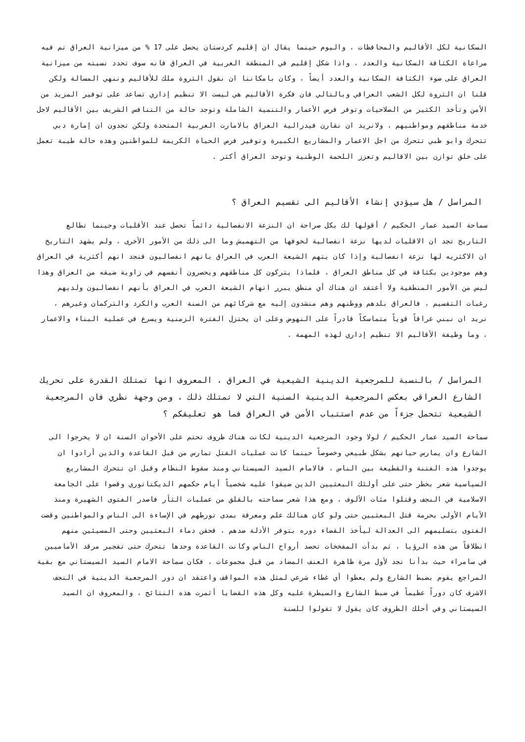السكانية لكل الأقاليم والمحافظات ، واليوم حينما يقال ان إقليم كردستان يحصل على 17 % من ميزانية العراق تم فيه مراعاة الكثافة السكانية والعدد ، واذا شكل إقليم في المنطقة الغربية في العراق فانه سوف تحدد نسبته من ميزانية العراق على ضوء الكثافة السكانية والعدد أيضاً ، وكان بامكاننا ان نقول الثروة ملك للأقاليم وننهي المسالة ولكن قلنا ان الثروة لكل الشعب العراقي وبالتالي فان فكرة الأقاليم هي ليست الا تنظيم إداري تساعد على توفير المزيد من الأمن وتأخذ الكثير من الصلاحيات وتوفر فرص الأعمار والتنمية الشاملة وتوجد حالة من التنافس الشريف بين الأقاليم لاجل خدمة مناطقهم ومواطنيهم ، ولانريد ان نقارن فيدرالية العراق بالامارت العربية المتحدة ولكن تجدون ان إمارة دبي تتحرك وابو ظبي تتحرك من اجل الاعمار والمشاريع الكبيرة وتوفير فرص الحياة الكريمة للمواطنين وهذه حالة طيبة تعمل على خلق توازن بين الاقاليم وتعزز اللحمة الوطنية وتوحد العراق أكثر .
المراسل / هل سيؤدي إنشاء الأقاليم الى تقسيم العراق ؟
سماحة السيد عمار الحكيم / أقولها لك بكل صراحة ان النزعة الانفصالية دائماً تحصل عند الأقليات وحينما تطالع التاريخ تجد ان الاقليات لديها نزعة انفصالية لخوفها من التهميش وما الى ذلك من الأمور الأخرى ، ولم يشهد التاريخ ان الاكثريه لها نزعة انفصالية وإذا كان يتهم الشيعة العرب في العراق بانهم انفصاليون فنجد انهم أكثرية في العراق وهم موجودين بكثافة في كل مناطق العراق ، فلماذا يتركون كل مناطقهم ويحصرون أنفسهم في زاوية ضيقه من العراق وهذا ليس من الأمور المنطقية ولا أعتقد ان هناك أي منطق يبرر اتهام الشيعة العرب في العراق بأنهم انفصاليون ولديهم رغبات التقسيم ، فالعراق بلدهم ووطنهم وهم منشدون إليه مع شركائهم من السنة العرب والكرد والتركمان وغيرهم ، نريد ان نبني عراقاً قوياً متماسكاً قادراً على النهوض وعلى ان يختزل الفترة الزمنية ويسرع في عملية البناء والاعمار ، وما وظيفة الأقاليم الا تنظيم إداري لهذه المهمة .
المراسل / بالنسبة للمرجعية الدينية الشيعية في العراق ، المعروف انها تمتلك القدرة على تحريك الشارع العراقي بعكس المرجعية الدينية السنية التي لا تمتلك ذلك ، ومن وجهة نظري فان المرجعية الشيعية تتحمل جزءاً من عدم استتباب الأمن في العراق فما هو تعليقكم ؟
سماحة السيد عمار الحكيم / لولا وجود المرجعية الدينية لكانت هناك ظروف تحتم على الأخوان السنة ان لا يخرجوا الى الشارع وان يمارس حياتهم بشكل طبيعي وخصوصاً حينما كانت عمليات القتل تمارس من قبل القاعدة والذين أرادوا ان يوجدوا هذه الفتنة والقطيعة بين الناس ، فالامام السيد السيستاني ومنذ سقوط النظام وقبل ان تتحرك المشاريع السياسية شعر بخطر حتى على أولئك البعثيين الذين ضيقوا عليه شخصياً أيام حكمهم الديكتاتوري وقضوا على الجامعة الاسلامية في النجف وقتلوا مئات الألوف ، ومع هذا شعر سماحته بالقلق من عمليات الثأر فاصدر الفتوى الشهيرة ومنذ الأيام الأولى بحرمة قتل البعثيين حتى ولو كان هنالك علم ومعرفة بمدى تورطهم في الإساءة الى الناس والمواطنين وقضت الفتوى بتسليمهم الى العدالة ليأخذ القضاء دوره بتوفر الأدلة ضدهم ، فحقن دماء البعثيين وحتى المسيئين منهم انطلاقاً من هذه الرؤيا ، ثم بدأت المفخخات تحصد أرواح الناس وكانت القاعدة وحدها تتحرك حتى تفجير مرقد الأماميين في سامراء حيث بدأنا نجد لأول مرة ظاهرة العنف المضاد من قبل مجموعات ، فكان سماحة الامام السيد السيستاني مع بقية المراجع يقوم بضبط الشارع ولم يعطوا أي غطاء شرعي لمثل هذه المواقف واعتقد ان دور المرجعية الدينية في النجف الاشرف كان دوراً عظيماً في ضبط الشارع والسيطرة عليه وكل هذه القضايا أثمرت هذه النتائج ، والمعروف ان السيد السيستاني وفي أحلك الظروف كان يقول لا تقولوا للسنة